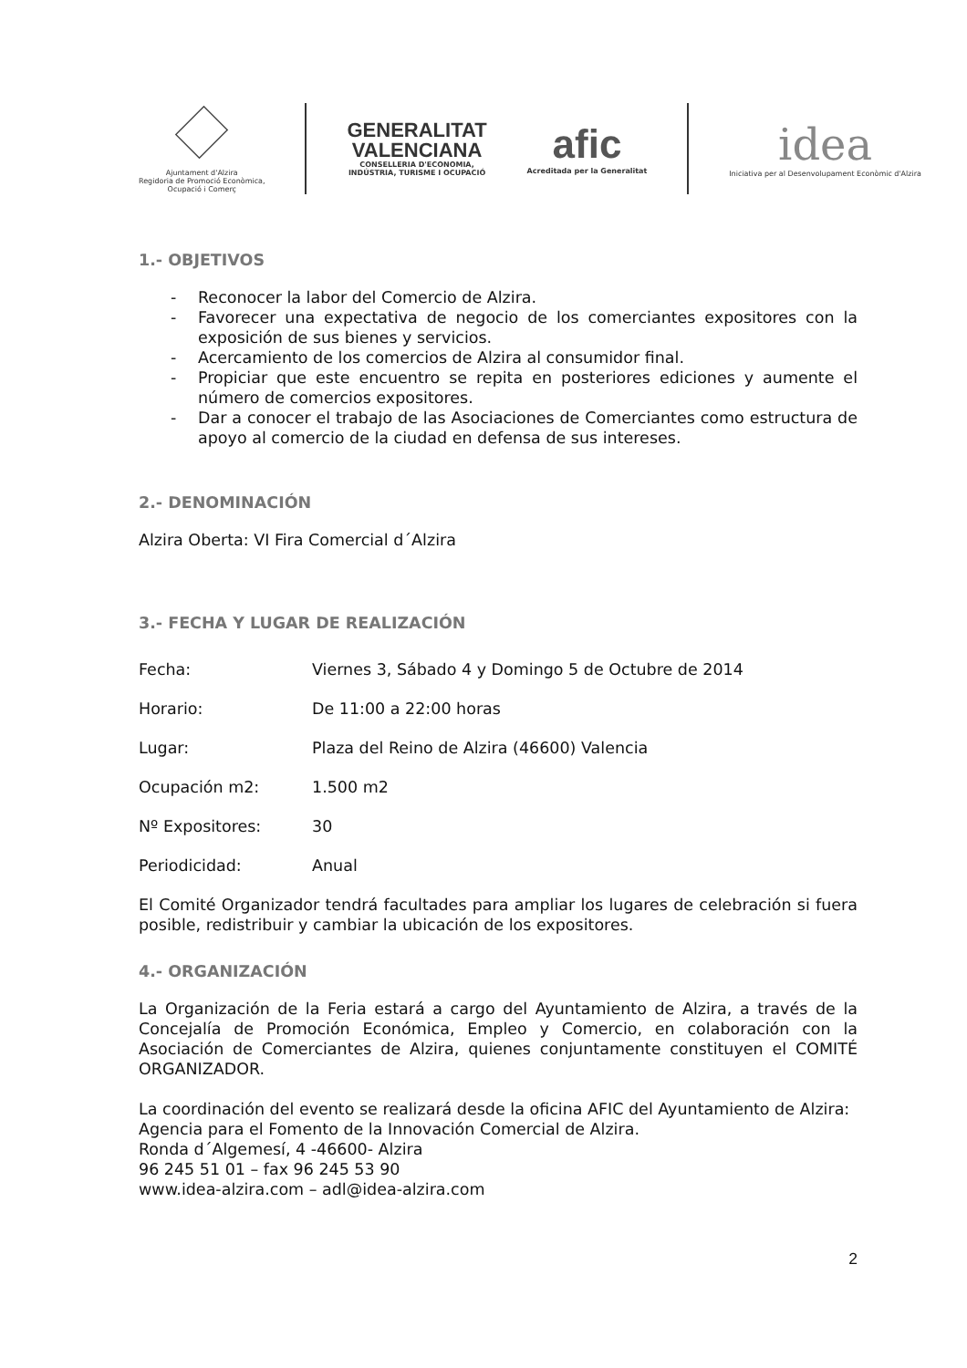Ajuntament d'Alzira
Regidoria de Promoció Econòmica,
Ocupació i Comerç
GENERALITAT
VALENCIANA
CONSELLERIA D'ECONOMIA,
INDÚSTRIA, TURISME I OCUPACIÓ
afic
Acreditada per la Generalitat
idea
Iniciativa per al Desenvolupament Econòmic d'Alzira
1.- OBJETIVOS
- Reconocer la labor del Comercio de Alzira.
- Favorecer una expectativa de negocio de los comerciantes expositores con la exposición de sus bienes y servicios.
- Acercamiento de los comercios de Alzira al consumidor final.
- Propiciar que este encuentro se repita en posteriores ediciones y aumente el número de comercios expositores.
- Dar a conocer el trabajo de las Asociaciones de Comerciantes como estructura de apoyo al comercio de la ciudad en defensa de sus intereses.
2.- DENOMINACIÓN
Alzira Oberta: VI Fira Comercial d´Alzira
3.- FECHA Y LUGAR DE REALIZACIÓN
Fecha: Viernes 3, Sábado 4 y Domingo 5 de Octubre de 2014
Horario: De 11:00 a 22:00 horas
Lugar: Plaza del Reino de Alzira (46600) Valencia
Ocupación m2: 1.500 m2
Nº Expositores: 30
Periodicidad: Anual
El Comité Organizador tendrá facultades para ampliar los lugares de celebración si fuera posible, redistribuir y cambiar la ubicación de los expositores.
4.- ORGANIZACIÓN
La Organización de la Feria estará a cargo del Ayuntamiento de Alzira, a través de la Concejalía de Promoción Económica, Empleo y Comercio, en colaboración con la Asociación de Comerciantes de Alzira, quienes conjuntamente constituyen el COMITÉ ORGANIZADOR.
La coordinación del evento se realizará desde la oficina AFIC del Ayuntamiento de Alzira:
Agencia para el Fomento de la Innovación Comercial de Alzira.
Ronda d´Algemesí, 4 -46600- Alzira
96 245 51 01 – fax 96 245 53 90
www.idea-alzira.com – adl@idea-alzira.com
2